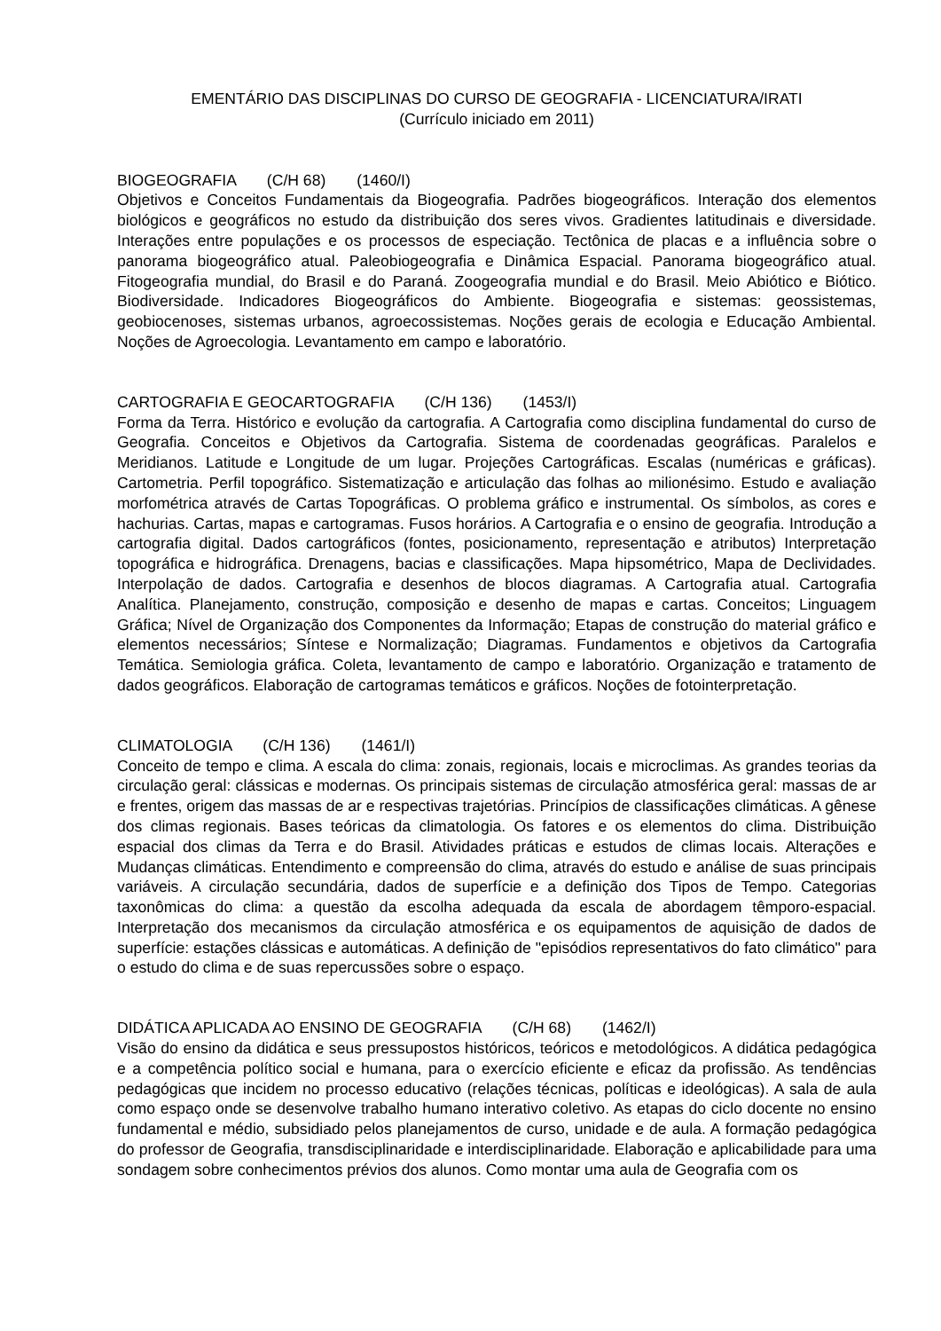EMENTÁRIO DAS DISCIPLINAS DO CURSO DE GEOGRAFIA - LICENCIATURA/IRATI
(Currículo iniciado em 2011)
BIOGEOGRAFIA (C/H 68) (1460/I)
Objetivos e Conceitos Fundamentais da Biogeografia. Padrões biogeográficos. Interação dos elementos biológicos e geográficos no estudo da distribuição dos seres vivos. Gradientes latitudinais e diversidade. Interações entre populações e os processos de especiação. Tectônica de placas e a influência sobre o panorama biogeográfico atual. Paleobiogeografia e Dinâmica Espacial. Panorama biogeográfico atual. Fitogeografia mundial, do Brasil e do Paraná. Zoogeografia mundial e do Brasil. Meio Abiótico e Biótico. Biodiversidade. Indicadores Biogeográficos do Ambiente. Biogeografia e sistemas: geossistemas, geobiocenoses, sistemas urbanos, agroecossistemas. Noções gerais de ecologia e Educação Ambiental. Noções de Agroecologia. Levantamento em campo e laboratório.
CARTOGRAFIA E GEOCARTOGRAFIA (C/H 136) (1453/I)
Forma da Terra. Histórico e evolução da cartografia. A Cartografia como disciplina fundamental do curso de Geografia. Conceitos e Objetivos da Cartografia. Sistema de coordenadas geográficas. Paralelos e Meridianos. Latitude e Longitude de um lugar. Projeções Cartográficas. Escalas (numéricas e gráficas). Cartometria. Perfil topográfico. Sistematização e articulação das folhas ao milionésimo. Estudo e avaliação morfométrica através de Cartas Topográficas. O problema gráfico e instrumental. Os símbolos, as cores e hachurias. Cartas, mapas e cartogramas. Fusos horários. A Cartografia e o ensino de geografia. Introdução a cartografia digital. Dados cartográficos (fontes, posicionamento, representação e atributos) Interpretação topográfica e hidrográfica. Drenagens, bacias e classificações. Mapa hipsométrico, Mapa de Declividades. Interpolação de dados. Cartografia e desenhos de blocos diagramas. A Cartografia atual. Cartografia Analítica. Planejamento, construção, composição e desenho de mapas e cartas. Conceitos; Linguagem Gráfica; Nível de Organização dos Componentes da Informação; Etapas de construção do material gráfico e elementos necessários; Síntese e Normalização; Diagramas. Fundamentos e objetivos da Cartografia Temática. Semiologia gráfica. Coleta, levantamento de campo e laboratório. Organização e tratamento de dados geográficos. Elaboração de cartogramas temáticos e gráficos. Noções de fotointerpretação.
CLIMATOLOGIA (C/H 136) (1461/I)
Conceito de tempo e clima. A escala do clima: zonais, regionais, locais e microclimas. As grandes teorias da circulação geral: clássicas e modernas. Os principais sistemas de circulação atmosférica geral: massas de ar e frentes, origem das massas de ar e respectivas trajetórias. Princípios de classificações climáticas. A gênese dos climas regionais. Bases teóricas da climatologia. Os fatores e os elementos do clima. Distribuição espacial dos climas da Terra e do Brasil. Atividades práticas e estudos de climas locais. Alterações e Mudanças climáticas. Entendimento e compreensão do clima, através do estudo e análise de suas principais variáveis. A circulação secundária, dados de superfície e a definição dos Tipos de Tempo. Categorias taxonômicas do clima: a questão da escolha adequada da escala de abordagem têmporo-espacial. Interpretação dos mecanismos da circulação atmosférica e os equipamentos de aquisição de dados de superfície: estações clássicas e automáticas. A definição de "episódios representativos do fato climático" para o estudo do clima e de suas repercussões sobre o espaço.
DIDÁTICA APLICADA AO ENSINO DE GEOGRAFIA (C/H 68) (1462/I)
Visão do ensino da didática e seus pressupostos históricos, teóricos e metodológicos. A didática pedagógica e a competência político social e humana, para o exercício eficiente e eficaz da profissão. As tendências pedagógicas que incidem no processo educativo (relações técnicas, políticas e ideológicas). A sala de aula como espaço onde se desenvolve trabalho humano interativo coletivo. As etapas do ciclo docente no ensino fundamental e médio, subsidiado pelos planejamentos de curso, unidade e de aula. A formação pedagógica do professor de Geografia, transdisciplinaridade e interdisciplinaridade. Elaboração e aplicabilidade para uma sondagem sobre conhecimentos prévios dos alunos. Como montar uma aula de Geografia com os